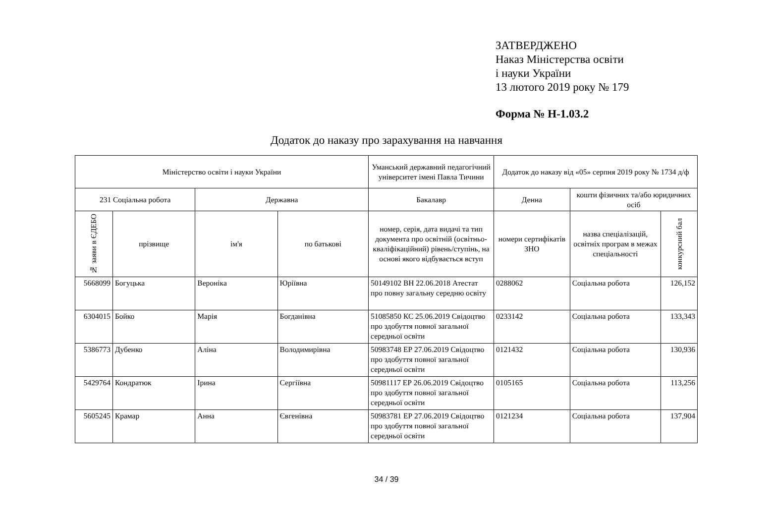ЗАТВЕРДЖЕНО
Наказ Міністерства освіти
і науки України
13 лютого 2019 року № 179
Форма № Н-1.03.2
Додаток до наказу про зарахування на навчання
| Міністерство освіти і науки України | | | | Уманський державний педагогічний університет імені Павла Тичини | Додаток до наказу від «05» серпня 2019 року № 1734 д/ф | | |
| --- | --- | --- | --- | --- | --- | --- | --- |
| 231 Соціальна робота | | Державна | | Бакалавр | Денна | кошти фізичних та/або юридичних осіб | |
| № заяви в ЄДЕБО | прізвище | ім'я | по батькові | номер, серія, дата видачі та тип документа про освітній (освітньо-кваліфікаційний) рівень/ступінь, на основі якого відбувається вступ | номери сертифікатів ЗНО | назва спеціалізацій, освітніх програм в межах спеціальності | конкурсний бал |
| 5668099 | Богуцька | Вероніка | Юріївна | 50149102 ВН 22.06.2018 Атестат про повну загальну середню освіту | 0288062 | Соціальна робота | 126,152 |
| 6304015 | Бойко | Марія | Богданівна | 51085850 КС 25.06.2019 Свідоцтво про здобуття повної загальної середньої освіти | 0233142 | Соціальна робота | 133,343 |
| 5386773 | Дубенко | Аліна | Володимирівна | 50983748 ЕР 27.06.2019 Свідоцтво про здобуття повної загальної середньої освіти | 0121432 | Соціальна робота | 130,936 |
| 5429764 | Кондратюк | Ірина | Сергіївна | 50981117 ЕР 26.06.2019 Свідоцтво про здобуття повної загальної середньої освіти | 0105165 | Соціальна робота | 113,256 |
| 5605245 | Крамар | Анна | Євгенівна | 50983781 ЕР 27.06.2019 Свідоцтво про здобуття повної загальної середньої освіти | 0121234 | Соціальна робота | 137,904 |
34 / 39